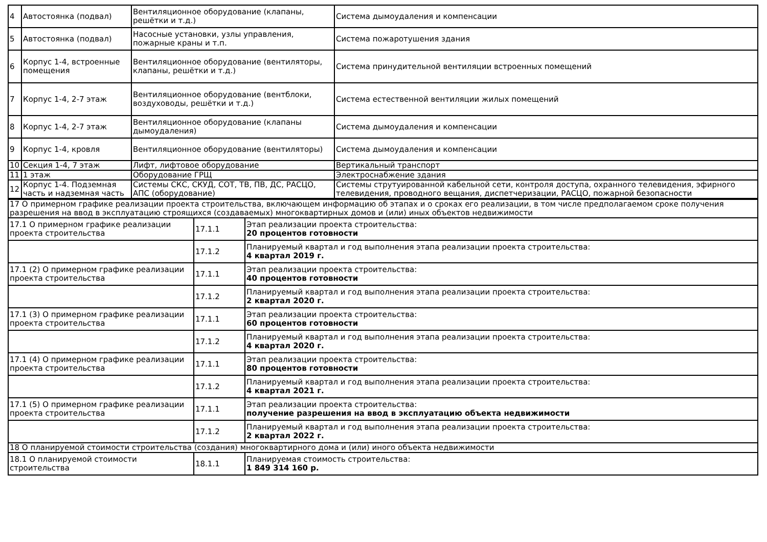| 4 | Автостоянка (подвал) | Вентиляционное оборудование (клапаны, решётки и т.д.) | Система дымоудаления и компенсации |
| 5 | Автостоянка (подвал) | Насосные установки, узлы управления, пожарные краны и т.п. | Система пожаротушения здания |
| 6 | Корпус 1-4, встроенные помещения | Вентиляционное оборудование (вентиляторы, клапаны, решётки и т.д.) | Система принудительной вентиляции встроенных помещений |
| 7 | Корпус 1-4, 2-7 этаж | Вентиляционное оборудование (вентблоки, воздуховоды, решётки и т.д.) | Система естественной вентиляции жилых помещений |
| 8 | Корпус 1-4, 2-7 этаж | Вентиляционное оборудование (клапаны дымоудаления) | Система дымоудаления и компенсации |
| 9 | Корпус 1-4, кровля | Вентиляционное оборудование (вентиляторы) | Система дымоудаления и компенсации |
| 10 | Секция 1-4, 7 этаж | Лифт, лифтовое оборудование | Вертикальный транспорт |
| 11 | 1 этаж | Оборудование ГРЩ | Электроснабжение здания |
| 12 | Корпус 1-4. Подземная часть и надземная часть | Системы СКС, СКУД, СОТ, ТВ, ПВ, ДС, РАСЦО, АПС (оборудование) | Системы струтуированной кабельной сети, контроля доступа, охранного телевидения, эфирного телевидения, проводного вещания, диспетчеризации, РАСЦО, пожарной безопасности |
| 17 О примерном графике реализации проекта строительства, включающем информацию об этапах и о сроках его реализации, в том числе предполагаемом сроке получения разрешения на ввод в эксплуатацию строящихся (создаваемых) многоквартирных домов и (или) иных объектов недвижимости | | |
| 17.1 О примерном графике реализации проекта строительства | 17.1.1 | Этап реализации проекта строительства: 20 процентов готовности |
| | 17.1.2 | Планируемый квартал и год выполнения этапа реализации проекта строительства: 4 квартал 2019 г. |
| 17.1 (2) О примерном графике реализации проекта строительства | 17.1.1 | Этап реализации проекта строительства: 40 процентов готовности |
| | 17.1.2 | Планируемый квартал и год выполнения этапа реализации проекта строительства: 2 квартал 2020 г. |
| 17.1 (3) О примерном графике реализации проекта строительства | 17.1.1 | Этап реализации проекта строительства: 60 процентов готовности |
| | 17.1.2 | Планируемый квартал и год выполнения этапа реализации проекта строительства: 4 квартал 2020 г. |
| 17.1 (4) О примерном графике реализации проекта строительства | 17.1.1 | Этап реализации проекта строительства: 80 процентов готовности |
| | 17.1.2 | Планируемый квартал и год выполнения этапа реализации проекта строительства: 4 квартал 2021 г. |
| 17.1 (5) О примерном графике реализации проекта строительства | 17.1.1 | Этап реализации проекта строительства: получение разрешения на ввод в эксплуатацию объекта недвижимости |
| | 17.1.2 | Планируемый квартал и год выполнения этапа реализации проекта строительства: 2 квартал 2022 г. |
| 18 О планируемой стоимости строительства (создания) многоквартирного дома и (или) иного объекта недвижимости | | |
| 18.1 О планируемой стоимости строительства | 18.1.1 | Планируемая стоимость строительства: 1 849 314 160 р. |